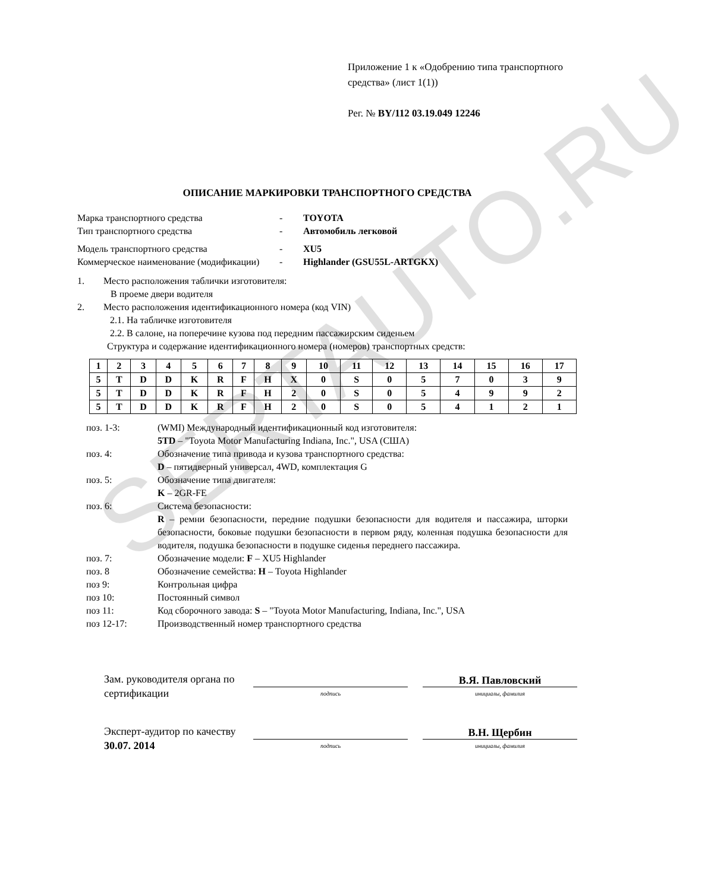SERTAUTO.RU
Приложение 1 к «Одобрению типа транспортного средства» (лист 1(1))
Рег. № BY/112 03.19.049 12246
ОПИСАНИЕ МАРКИРОВКИ ТРАНСПОРТНОГО СРЕДСТВА
Марка транспортного средства - TOYOTA
Тип транспортного средства - Автомобиль легковой
Модель транспортного средства - XU5
Коммерческое наименование (модификации)
- Highlander (GSU55L-ARTGKX)
1. Место расположения таблички изготовителя:
В проеме двери водителя
2. Место расположения идентификационного номера (код VIN)
2.1. На табличке изготовителя
2.2. В салоне, на поперечине кузова под передним пассажирским сиденьем
Структура и содержание идентификационного номера (номеров) транспортных средств:
| 1 | 2 | 3 | 4 | 5 | 6 | 7 | 8 | 9 | 10 | 11 | 12 | 13 | 14 | 15 | 16 | 17 |
| 5 | T | D | D | K | R | F | H | X | 0 | S | 0 | 5 | 7 | 0 | 3 | 9 |
| 5 | T | D | D | K | R | F | H | 2 | 0 | S | 0 | 5 | 4 | 9 | 9 | 2 |
| 5 | T | D | D | K | R | F | H | 2 | 0 | S | 0 | 5 | 4 | 1 | 2 | 1 |
поз. 1-3: (WMI) Международный идентификационный код изготовителя:
5TD – "Toyota Motor Manufacturing Indiana, Inc.", USA (США)
поз. 4: Обозначение типа привода и кузова транспортного средства:
D – пятидверный универсал, 4WD, комплектация G
поз. 5: Обозначение типа двигателя:
K – 2GR-FE
поз. 6: Система безопасности:
R – ремни безопасности, передние подушки безопасности для водителя и пассажира, шторки безопасности, боковые подушки безопасности в первом ряду, коленная подушка безопасности для водителя, подушка безопасности в подушке сиденья переднего пассажира.
поз. 7: Обозначение модели: F – XU5 Highlander
поз. 8 Обозначение семейства: H – Toyota Highlander
поз 9: Контрольная цифра
поз 10: Постоянный символ
поз 11: Код сборочного завода: S – "Toyota Motor Manufacturing, Indiana, Inc.", USA
поз 12-17: Производственный номер транспортного средства
Зам. руководителя органа по сертификации
подпись
В.Я. Павловский
инициалы, фамилия
Эксперт-аудитор по качеству
30.07. 2014
подпись
В.Н. Щербин
инициалы, фамилия